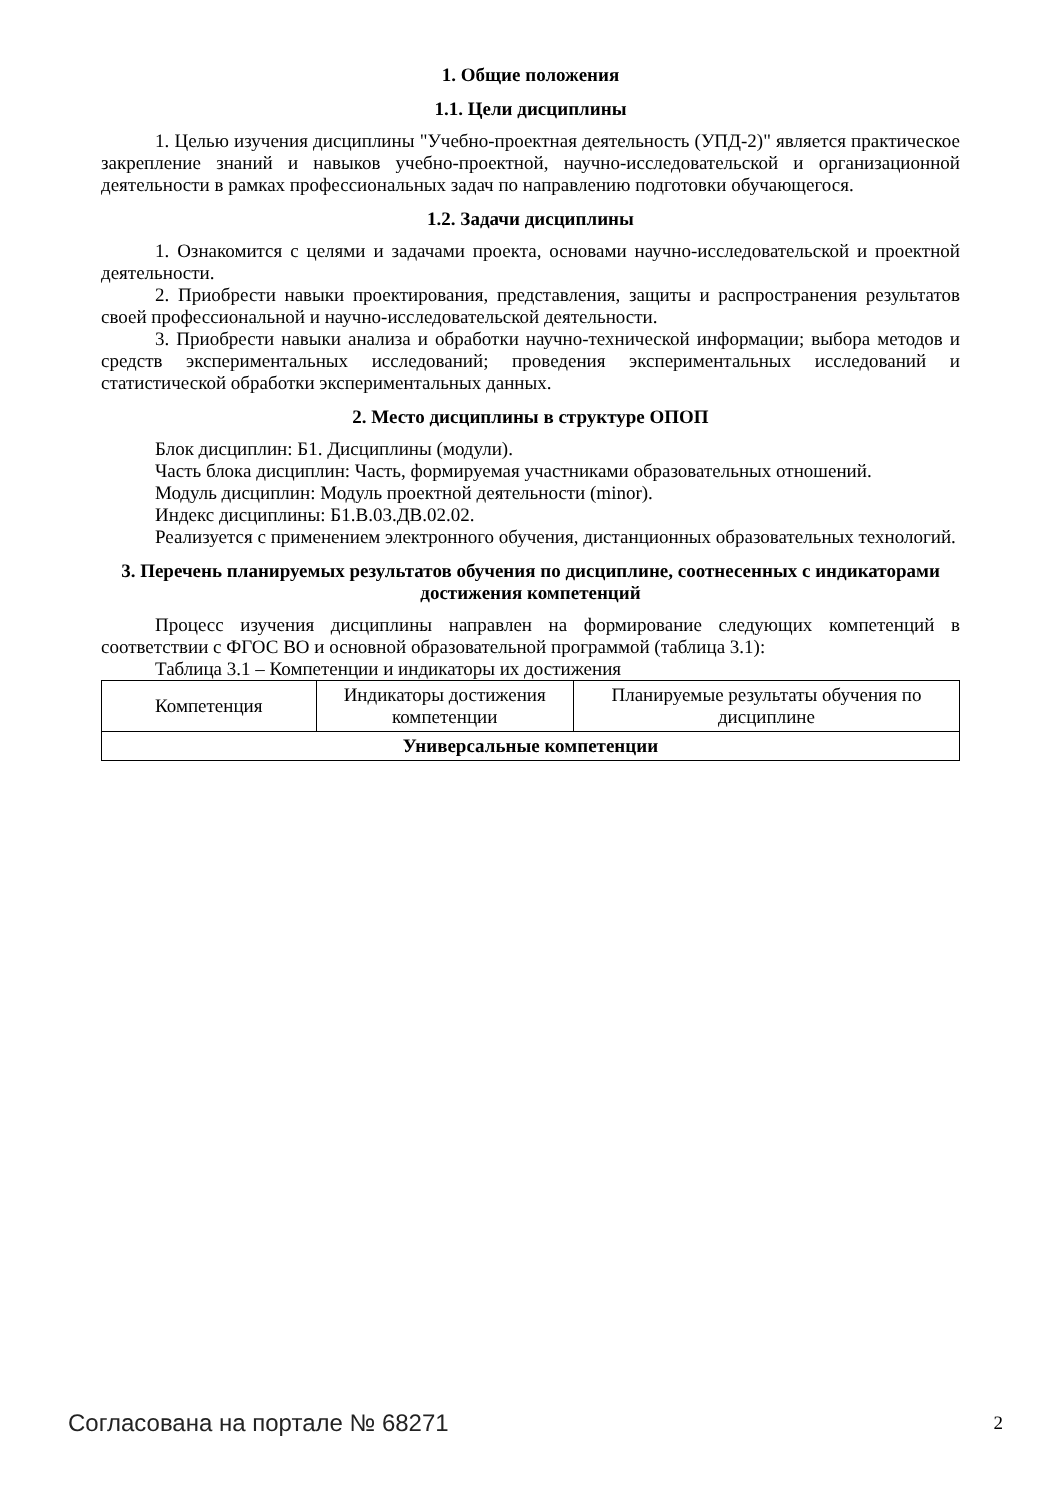1. Общие положения
1.1. Цели дисциплины
1. Целью изучения дисциплины "Учебно-проектная деятельность (УПД-2)" является практическое закрепление знаний и навыков учебно-проектной, научно-исследовательской и организационной деятельности в рамках профессиональных задач по направлению подготовки обучающегося.
1.2. Задачи дисциплины
1. Ознакомится с целями и задачами проекта, основами научно-исследовательской и проектной деятельности.
2. Приобрести навыки проектирования, представления, защиты и распространения результатов своей профессиональной и научно-исследовательской деятельности.
3. Приобрести навыки анализа и обработки научно-технической информации; выбора методов и средств экспериментальных исследований; проведения экспериментальных исследований и статистической обработки экспериментальных данных.
2. Место дисциплины в структуре ОПОП
Блок дисциплин: Б1. Дисциплины (модули).
Часть блока дисциплин: Часть, формируемая участниками образовательных отношений.
Модуль дисциплин: Модуль проектной деятельности (minor).
Индекс дисциплины: Б1.В.03.ДВ.02.02.
Реализуется с применением электронного обучения, дистанционных образовательных технологий.
3. Перечень планируемых результатов обучения по дисциплине, соотнесенных с индикаторами достижения компетенций
Процесс изучения дисциплины направлен на формирование следующих компетенций в соответствии с ФГОС ВО и основной образовательной программой (таблица 3.1):
Таблица 3.1 – Компетенции и индикаторы их достижения
| Компетенция | Индикаторы достижения компетенции | Планируемые результаты обучения по дисциплине |
| --- | --- | --- |
| Универсальные компетенции | | |
Согласована на портале № 68271 2